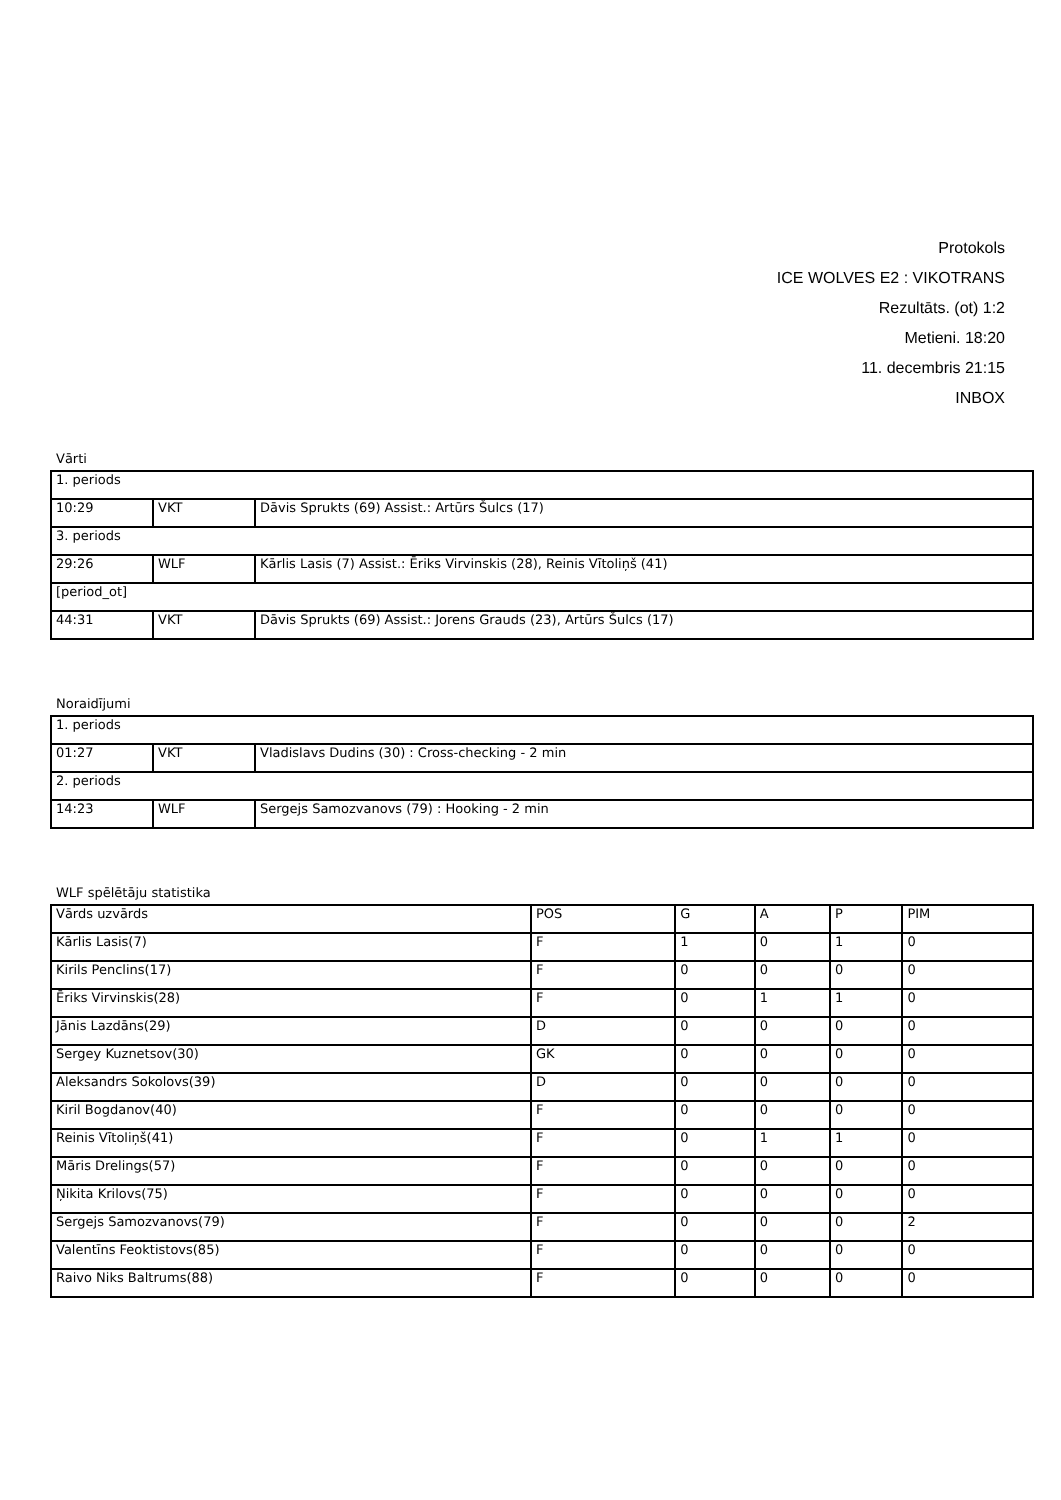Protokols
ICE WOLVES E2 : VIKOTRANS
Rezultāts. (ot) 1:2
Metieni. 18:20
11. decembris 21:15
INBOX
Vārti
| 1. periods | | |
| 10:29 | VKT | Dāvis Sprukts (69) Assist.: Artūrs Šulcs (17) |
| 3. periods | | |
| 29:26 | WLF | Kārlis Lasis (7) Assist.: Ēriks Virvinskis (28), Reinis Vītoliņš (41) |
| [period_ot] | | |
| 44:31 | VKT | Dāvis Sprukts (69) Assist.: Jorens Grauds (23), Artūrs Šulcs (17) |
Noraidījumi
| 1. periods | | |
| 01:27 | VKT | Vladislavs Dudins (30) : Cross-checking - 2 min |
| 2. periods | | |
| 14:23 | WLF | Sergejs Samozvanovs (79) : Hooking - 2 min |
WLF spēlētāju statistika
| Vārds uzvārds | POS | G | A | P | PIM |
| Kārlis Lasis(7) | F | 1 | 0 | 1 | 0 |
| Kirils Penclins(17) | F | 0 | 0 | 0 | 0 |
| Ēriks Virvinskis(28) | F | 0 | 1 | 1 | 0 |
| Jānis Lazdāns(29) | D | 0 | 0 | 0 | 0 |
| Sergey Kuznetsov(30) | GK | 0 | 0 | 0 | 0 |
| Aleksandrs Sokolovs(39) | D | 0 | 0 | 0 | 0 |
| Kiril Bogdanov(40) | F | 0 | 0 | 0 | 0 |
| Reinis Vītoliņš(41) | F | 0 | 1 | 1 | 0 |
| Māris Drelings(57) | F | 0 | 0 | 0 | 0 |
| Ņikita Krilovs(75) | F | 0 | 0 | 0 | 0 |
| Sergejs Samozvanovs(79) | F | 0 | 0 | 0 | 2 |
| Valentīns Feoktistovs(85) | F | 0 | 0 | 0 | 0 |
| Raivo Niks Baltrums(88) | F | 0 | 0 | 0 | 0 |